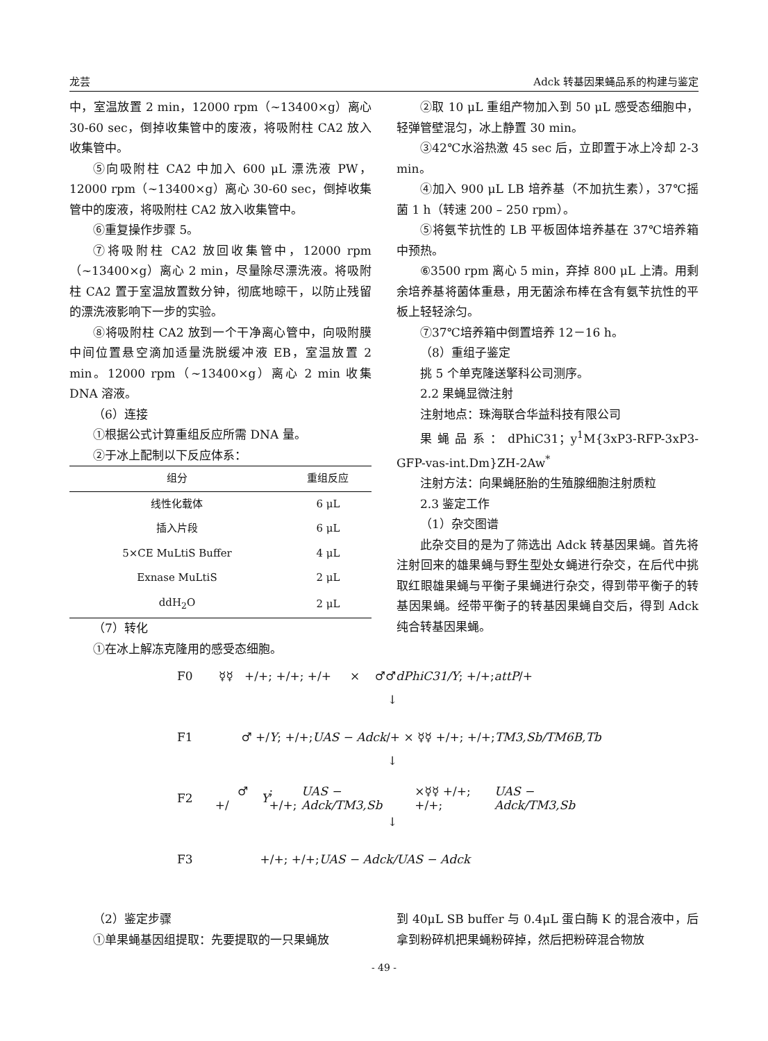龙芸 Adck 转基因果蝇品系的构建与鉴定
中，室温放置 2 min，12000 rpm（~13400×g）离心 30-60 sec，倒掉收集管中的废液，将吸附柱 CA2 放入收集管中。
⑤向吸附柱 CA2 中加入 600 μL 漂洗液 PW，12000 rpm（~13400×g）离心 30-60 sec，倒掉收集管中的废液，将吸附柱 CA2 放入收集管中。
⑥重复操作步骤 5。
⑦将吸附柱 CA2 放回收集管中，12000 rpm（~13400×g）离心 2 min，尽量除尽漂洗液。将吸附柱 CA2 置于室温放置数分钟，彻底地晾干，以防止残留的漂洗液影响下一步的实验。
⑧将吸附柱 CA2 放到一个干净离心管中，向吸附膜中间位置悬空滴加适量洗脱缓冲液 EB，室温放置 2 min。12000 rpm（~13400×g）离心 2 min 收集 DNA 溶液。
（6）连接
①根据公式计算重组反应所需 DNA 量。
②于冰上配制以下反应体系：
| 组分 | 重组反应 |
| --- | --- |
| 线性化载体 | 6 μL |
| 插入片段 | 6 μL |
| 5×CE MuLtiS Buffer | 4 μL |
| Exnase MuLtiS | 2 μL |
| ddH<sub>2</sub>O | 2 μL |
（7）转化
①在冰上解冻克隆用的感受态细胞。
②取 10 μL 重组产物加入到 50 μL 感受态细胞中，轻弹管壁混匀，冰上静置 30 min。
③42℃水浴热激 45 sec 后，立即置于冰上冷却 2-3 min。
④加入 900 μL LB 培养基（不加抗生素），37℃摇菌 1 h（转速 200 – 250 rpm）。
⑤将氨苄抗性的 LB 平板固体培养基在 37℃培养箱中预热。
⑥3500 rpm 离心 5 min，弃掉 800 μL 上清。用剩余培养基将菌体重悬，用无菌涂布棒在含有氨苄抗性的平板上轻轻涂匀。
⑦37℃培养箱中倒置培养 12－16 h。
（8）重组子鉴定
挑 5 个单克隆送擎科公司测序。
2.2 果蝇显微注射
注射地点：珠海联合华益科技有限公司
果蝇品系：dPhiC31；y<sup>1</sup>M{3xP3-RFP-3xP3-GFP-vas-int.Dm}ZH-2Aw<sup>*</sup>
注射方法：向果蝇胚胎的生殖腺细胞注射质粒
2.3 鉴定工作
（1）杂交图谱
此杂交目的是为了筛选出 Adck 转基因果蝇。首先将注射回来的雄果蝇与野生型处女蝇进行杂交，在后代中挑取红眼雄果蝇与平衡子果蝇进行杂交，得到带平衡子的转基因果蝇。经带平衡子的转基因果蝇自交后，得到 Adck 纯合转基因果蝇。
F0 ☿☿ +/+; +/+; +/+ × ♂♂ dPhiC31/Y; +/+; attP /+
↓
F1 ♂ +/ Y; +/+; UAS − Adck /+ × ☿☿ +/+; +/+; TM3,Sb/TM6B,Tb
↓
F2 ♂ +/ Y; +/+; UAS − Adck/TM3,Sb ×☿☿ +/+; +/+; UAS − Adck/TM3,Sb
↓
F3 +/+; +/+; UAS − Adck/UAS − Adck
（2）鉴定步骤
①单果蝇基因组提取：先要提取的一只果蝇放
到 40μL SB buffer 与 0.4μL 蛋白酶 K 的混合液中，后拿到粉碎机把果蝇粉碎掉，然后把粉碎混合物放
- 49 -